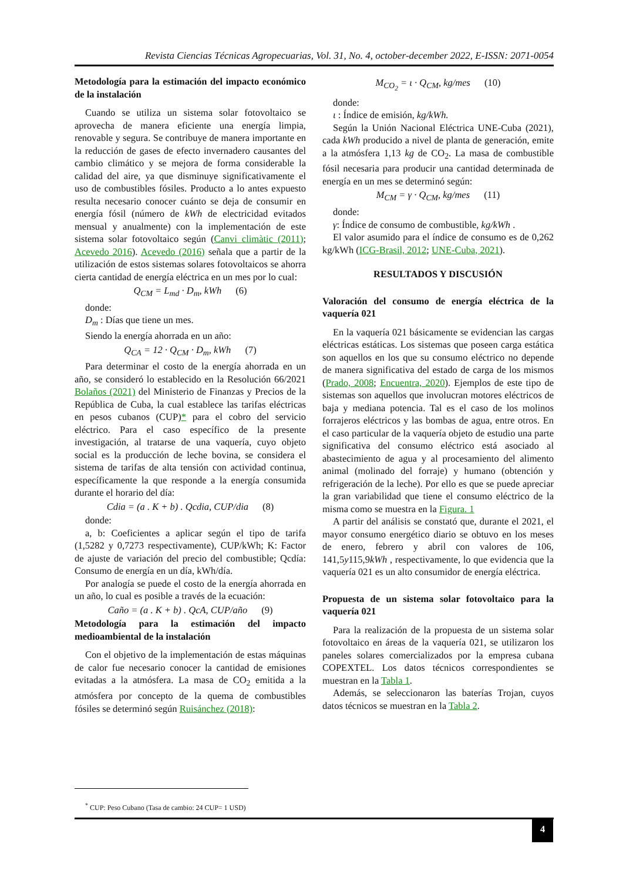Revista Ciencias Técnicas Agropecuarias, Vol. 31, No. 4, october-december 2022, E-ISSN: 2071-0054
Metodología para la estimación del impacto económico de la instalación
Cuando se utiliza un sistema solar fotovoltaico se aprovecha de manera eficiente una energía limpia, renovable y segura. Se contribuye de manera importante en la reducción de gases de efecto invernadero causantes del cambio climático y se mejora de forma considerable la calidad del aire, ya que disminuye significativamente el uso de combustibles fósiles. Producto a lo antes expuesto resulta necesario conocer cuánto se deja de consumir en energía fósil (número de kWh de electricidad evitados mensual y anualmente) con la implementación de este sistema solar fotovoltaico según (Canvi climàtic (2011); Acevedo 2016). Acevedo (2016) señala que a partir de la utilización de estos sistemas solares fotovoltaicos se ahorra cierta cantidad de energía eléctrica en un mes por lo cual:
Q<sub>CM</sub> = L<sub>md</sub> · D<sub>m</sub>, kWh (6)
donde:
D<sub>m</sub> : Días que tiene un mes.
Siendo la energía ahorrada en un año:
Q<sub>CA</sub> = 12 · Q<sub>CM</sub> · D<sub>m</sub>, kWh (7)
Para determinar el costo de la energía ahorrada en un año, se consideró lo establecido en la Resolución 66/2021 Bolaños (2021) del Ministerio de Finanzas y Precios de la República de Cuba, la cual establece las tarifas eléctricas en pesos cubanos (CUP)* para el cobro del servicio eléctrico. Para el caso específico de la presente investigación, al tratarse de una vaquería, cuyo objeto social es la producción de leche bovina, se considera el sistema de tarifas de alta tensión con actividad continua, específicamente la que responde a la energía consumida durante el horario del día:
Cdia = (a . K + b) . Qcdia, CUP/dia (8)
donde:
a, b: Coeficientes a aplicar según el tipo de tarifa (1,5282 y 0,7273 respectivamente), CUP/kWh; K: Factor de ajuste de variación del precio del combustible; Qcdía: Consumo de energía en un día, kWh/día.
Por analogía se puede el costo de la energía ahorrada en un año, lo cual es posible a través de la ecuación:
Caño = (a . K + b) . QcA, CUP/año (9)
Metodología para la estimación del impacto medioambiental de la instalación
Con el objetivo de la implementación de estas máquinas de calor fue necesario conocer la cantidad de emisiones evitadas a la atmósfera. La masa de CO<sub>2</sub> emitida a la atmósfera por concepto de la quema de combustibles fósiles se determinó según Ruisánchez (2018):
M<sub>CO<sub>2</sub></sub> = ι · Q<sub>CM</sub>, kg/mes (10)
donde:
ι : Índice de emisión, kg/kWh.
Según la Unión Nacional Eléctrica UNE-Cuba (2021), cada kWh producido a nivel de planta de generación, emite a la atmósfera 1,13 kg de CO<sub>2</sub>. La masa de combustible fósil necesaria para producir una cantidad determinada de energía en un mes se determinó según:
M<sub>CM</sub> = γ · Q<sub>CM</sub>, kg/mes (11)
donde:
γ: Índice de consumo de combustible, kg/kWh .
El valor asumido para el índice de consumo es de 0,262 kg/kWh (ICG-Brasil, 2012; UNE-Cuba, 2021).
RESULTADOS Y DISCUSIÓN
Valoración del consumo de energía eléctrica de la vaquería 021
En la vaquería 021 básicamente se evidencian las cargas eléctricas estáticas. Los sistemas que poseen carga estática son aquellos en los que su consumo eléctrico no depende de manera significativa del estado de carga de los mismos (Prado, 2008; Encuentra, 2020). Ejemplos de este tipo de sistemas son aquellos que involucran motores eléctricos de baja y mediana potencia. Tal es el caso de los molinos forrajeros eléctricos y las bombas de agua, entre otros. En el caso particular de la vaquería objeto de estudio una parte significativa del consumo eléctrico está asociado al abastecimiento de agua y al procesamiento del alimento animal (molinado del forraje) y humano (obtención y refrigeración de la leche). Por ello es que se puede apreciar la gran variabilidad que tiene el consumo eléctrico de la misma como se muestra en la Figura. 1
A partir del análisis se constató que, durante el 2021, el mayor consumo energético diario se obtuvo en los meses de enero, febrero y abril con valores de 106, 141,5y115,9kWh , respectivamente, lo que evidencia que la vaquería 021 es un alto consumidor de energía eléctrica.
Propuesta de un sistema solar fotovoltaico para la vaquería 021
Para la realización de la propuesta de un sistema solar fotovoltaico en áreas de la vaquería 021, se utilizaron los paneles solares comercializados por la empresa cubana COPEXTEL. Los datos técnicos correspondientes se muestran en la Tabla 1.
Además, se seleccionaron las baterías Trojan, cuyos datos técnicos se muestran en la Tabla 2.
<sup>*</sup> CUP: Peso Cubano (Tasa de cambio: 24 CUP= 1 USD)
4